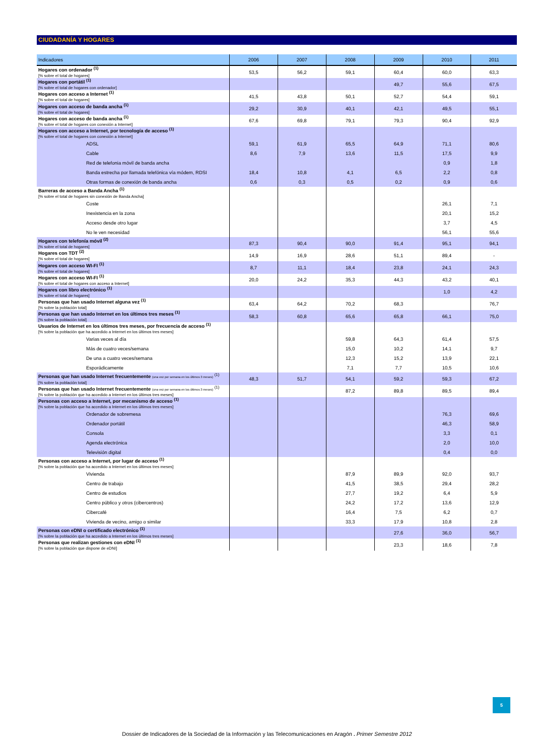CIUDADANÍA Y HOGARES
| Indicadores | 2006 | 2007 | 2008 | 2009 | 2010 | 2011 |
| --- | --- | --- | --- | --- | --- | --- |
| Hogares con ordenador <sup>(1)</sup> [% sobre el total de hogares] | 53,5 | 56,2 | 59,1 | 60,4 | 60,0 | 63,3 |
| Hogares con portátil <sup>(1)</sup> [% sobre el total de hogares con ordenador] | | | | 49,7 | 55,6 | 67,5 |
| Hogares con acceso a Internet <sup>(1)</sup> [% sobre el total de hogares] | 41,5 | 43,8 | 50,1 | 52,7 | 54,4 | 59,1 |
| Hogares con acceso de banda ancha <sup>(1)</sup> [% sobre el total de hogares] | 29,2 | 30,9 | 40,1 | 42,1 | 49,5 | 55,1 |
| Hogares con acceso de banda ancha <sup>(1)</sup> [% sobre el total de hogares con conexión a Internet] | 67,6 | 69,8 | 79,1 | 79,3 | 90,4 | 92,9 |
| Hogares con acceso a Internet, por tecnología de acceso <sup>(1)</sup> [% sobre el total de hogares con conexión a Internet] | | | | | | |
| ADSL | 59,1 | 61,9 | 65,5 | 64,9 | 71,1 | 80,6 |
| Cable | 8,6 | 7,9 | 13,6 | 11,5 | 17,5 | 9,9 |
| Red de telefonia móvil de banda ancha | | | | | 0,9 | 1,8 |
| Banda estrecha por llamada telefónica vía módem, RDSI | 18,4 | 10,8 | 4,1 | 6,5 | 2,2 | 0,8 |
| Otras formas de conexión de banda ancha | 0,6 | 0,3 | 0,5 | 0,2 | 0,9 | 0,6 |
| Barreras de acceso a Banda Ancha <sup>(1)</sup> [% sobre el total de hogares sin conexión de Banda Ancha] | | | | | | |
| Coste | | | | | 26,1 | 7,1 |
| Inexistencia en la zona | | | | | 20,1 | 15,2 |
| Acceso desde otro lugar | | | | | 3,7 | 4,5 |
| No le ven necesidad | | | | | 56,1 | 55,6 |
| Hogares con telefonía móvil <sup>(2)</sup> [% sobre el total de hogares] | 87,3 | 90,4 | 90,0 | 91,4 | 95,1 | 94,1 |
| Hogares con TDT <sup>(2)</sup> [% sobre el total de hogares] | 14,9 | 16,9 | 28,6 | 51,1 | 89,4 | - |
| Hogares con acceso WI-FI <sup>(1)</sup> [% sobre el total de hogares] | 8,7 | 11,1 | 18,4 | 23,8 | 24,1 | 24,3 |
| Hogares con acceso WI-FI <sup>(1)</sup> [% sobre el total de hogares con acceso a Internet] | 20,0 | 24,2 | 35,3 | 44,3 | 43,2 | 40,1 |
| Hogares con libro electrónico <sup>(1)</sup> [% sobre el total de hogares] | | | | | 1,0 | 4,2 |
| Personas que han usado Internet alguna vez <sup>(1)</sup> [% sobre la población total] | 63,4 | 64,2 | 70,2 | 68,3 | | 76,7 |
| Personas que han usado Internet en los últimos tres meses <sup>(1)</sup> [% sobre la población total] | 58,3 | 60,8 | 65,6 | 65,8 | 66,1 | 75,0 |
| Usuarios de Internet en los últimos tres meses, por frecuencia de acceso <sup>(1)</sup> [% sobre la población que ha accedido a Internet en los últimos tres meses] | | | | | | |
| Varias veces al día | | | 59,8 | 64,3 | 61,4 | 57,5 |
| Más de cuatro veces/semana | | | 15,0 | 10,2 | 14,1 | 9,7 |
| De una a cuatro veces/semana | | | 12,3 | 15,2 | 13,9 | 22,1 |
| Esporádicamente | | | 7,1 | 7,7 | 10,5 | 10,6 |
| Personas que han usado Internet frecuentemente (una vez por semana en los últimos 3 meses) <sup>(1)</sup> [% sobre la población total] | 48,3 | 51,7 | 54,1 | 59,2 | 59,3 | 67,2 |
| Personas que han usado Internet frecuentemente (una vez por semana en los últimos 3 meses) <sup>(1)</sup> [% sobre la población que ha accedido a Internet en los últimos tres meses] | | | 87,2 | 89,8 | 89,5 | 89,4 |
| Personas con acceso a Internet, por mecanismo de acceso <sup>(1)</sup> [% sobre la población que ha accedido a Internet en los últimos tres meses] | | | | | | |
| Ordenador de sobremesa | | | | | 76,3 | 69,6 |
| Ordenador portátil | | | | | 46,3 | 58,9 |
| Consola | | | | | 3,3 | 0,1 |
| Agenda electrónica | | | | | 2,0 | 10,0 |
| Televisión digital | | | | | 0,4 | 0,0 |
| Personas con acceso a Internet, por lugar de acceso <sup>(1)</sup> [% sobre la población que ha accedido a Internet en los últimos tres meses] | | | | | | |
| Vivienda | | | 87,9 | 89,9 | 92,0 | 93,7 |
| Centro de trabajo | | | 41,5 | 38,5 | 29,4 | 28,2 |
| Centro de estudios | | | 27,7 | 19,2 | 6,4 | 5,9 |
| Centro público y otros (cibercentros) | | | 24,2 | 17,2 | 13,6 | 12,9 |
| Cibercafé | | | 16,4 | 7,5 | 6,2 | 0,7 |
| Vivienda de vecino, amigo o similar | | | 33,3 | 17,9 | 10,8 | 2,8 |
| Personas con eDNI o certificado electrónico <sup>(1)</sup> [% sobre la población que ha accedido a Internet en los últimos tres meses] | | | | 27,6 | 36,0 | 56,7 |
| Personas que realizan gestiones con eDNI <sup>(1)</sup> [% sobre la población que dispone de eDNI] | | | | 23,3 | 18,6 | 7,8 |
5
Dossier de Indicadores de la Sociedad de la Información y las Telecomunicaciones en Aragón . Primer Semestre 2012